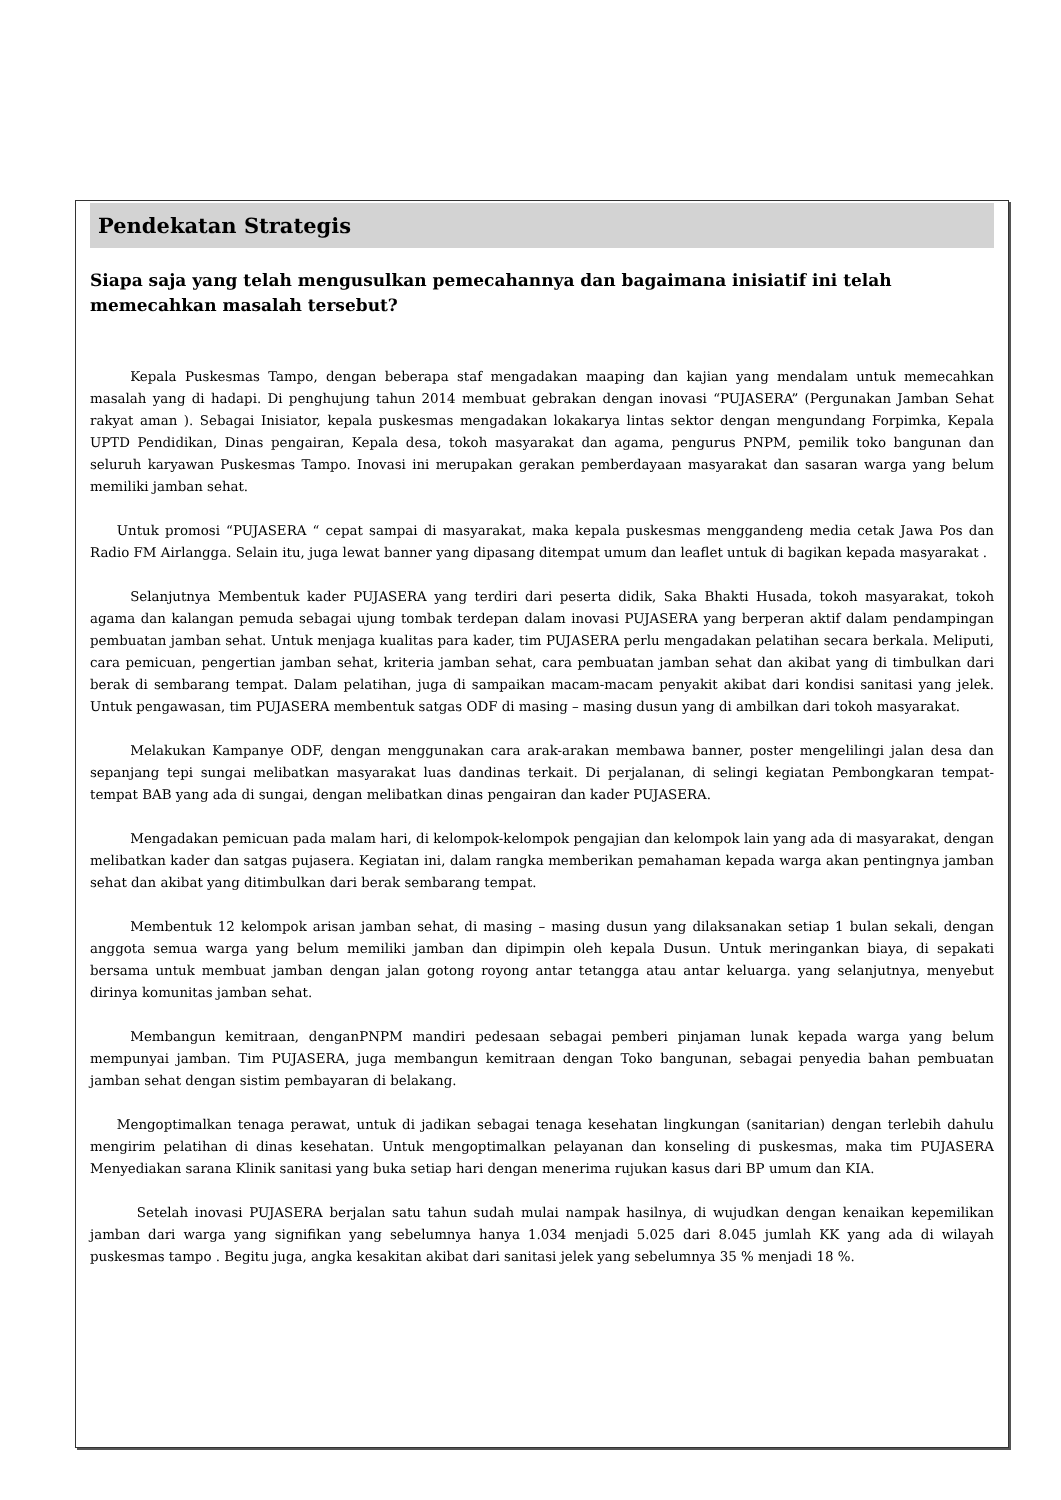Pendekatan Strategis
Siapa saja yang telah mengusulkan pemecahannya dan bagaimana inisiatif ini telah memecahkan masalah tersebut?
   Kepala Puskesmas Tampo, dengan beberapa staf mengadakan maaping dan kajian yang mendalam untuk memecahkan masalah yang di hadapi. Di penghujung tahun 2014 membuat gebrakan dengan inovasi “PUJASERA” (Pergunakan Jamban Sehat rakyat aman ). Sebagai Inisiator, kepala puskesmas mengadakan lokakarya lintas sektor dengan mengundang Forpimka, Kepala UPTD Pendidikan, Dinas pengairan, Kepala desa, tokoh masyarakat dan agama, pengurus PNPM, pemilik toko bangunan dan seluruh karyawan Puskesmas Tampo. Inovasi ini merupakan gerakan pemberdayaan masyarakat dan sasaran warga yang belum memiliki jamban sehat.
  Untuk promosi “PUJASERA “ cepat sampai di masyarakat, maka kepala puskesmas menggandeng media cetak Jawa Pos dan Radio FM Airlangga. Selain itu, juga lewat banner yang dipasang ditempat umum dan leaflet untuk di bagikan kepada masyarakat .
   Selanjutnya Membentuk kader PUJASERA yang terdiri dari peserta didik, Saka Bhakti Husada, tokoh masyarakat, tokoh agama dan kalangan pemuda sebagai ujung tombak terdepan dalam inovasi PUJASERA yang berperan aktif dalam pendampingan pembuatan jamban sehat. Untuk menjaga kualitas para kader, tim PUJASERA perlu mengadakan pelatihan secara berkala. Meliputi, cara pemicuan, pengertian jamban sehat, kriteria jamban sehat, cara pembuatan jamban sehat dan akibat yang di timbulkan dari berak di sembarang tempat. Dalam pelatihan, juga di sampaikan macam-macam penyakit akibat dari kondisi sanitasi yang jelek. Untuk pengawasan, tim PUJASERA membentuk satgas ODF di masing – masing dusun yang di ambilkan dari tokoh masyarakat.
   Melakukan Kampanye ODF, dengan menggunakan cara arak-arakan membawa banner, poster mengelilingi jalan desa dan sepanjang tepi sungai melibatkan masyarakat luas dandinas terkait. Di perjalanan, di selingi kegiatan Pembongkaran tempat-tempat BAB yang ada di sungai, dengan melibatkan dinas pengairan dan kader PUJASERA.
   Mengadakan pemicuan pada malam hari, di kelompok-kelompok pengajian dan kelompok lain yang ada di masyarakat, dengan melibatkan kader dan satgas pujasera. Kegiatan ini, dalam rangka memberikan pemahaman kepada warga akan pentingnya jamban sehat dan akibat yang ditimbulkan dari berak sembarang tempat.
   Membentuk 12 kelompok arisan jamban sehat, di masing – masing dusun yang dilaksanakan setiap 1 bulan sekali, dengan anggota semua warga yang belum memiliki jamban dan dipimpin oleh kepala Dusun. Untuk meringankan biaya, di sepakati bersama untuk membuat jamban dengan jalan gotong royong antar tetangga atau antar keluarga. yang selanjutnya, menyebut dirinya komunitas jamban sehat.
   Membangun kemitraan, denganPNPM mandiri pedesaan sebagai pemberi pinjaman lunak kepada warga yang belum mempunyai jamban. Tim PUJASERA, juga membangun kemitraan dengan Toko bangunan, sebagai penyedia bahan pembuatan jamban sehat dengan sistim pembayaran di belakang.
  Mengoptimalkan tenaga perawat, untuk di jadikan sebagai tenaga kesehatan lingkungan (sanitarian) dengan terlebih dahulu mengirim pelatihan di dinas kesehatan. Untuk mengoptimalkan pelayanan dan konseling di puskesmas, maka tim PUJASERA Menyediakan sarana Klinik sanitasi yang buka setiap hari dengan menerima rujukan kasus dari BP umum dan KIA.
    Setelah inovasi PUJASERA berjalan satu tahun sudah mulai nampak hasilnya, di wujudkan dengan kenaikan kepemilikan jamban dari warga yang signifikan yang sebelumnya hanya 1.034 menjadi 5.025 dari 8.045 jumlah KK yang ada di wilayah puskesmas tampo . Begitu juga, angka kesakitan akibat dari sanitasi jelek yang sebelumnya 35 % menjadi 18 %.